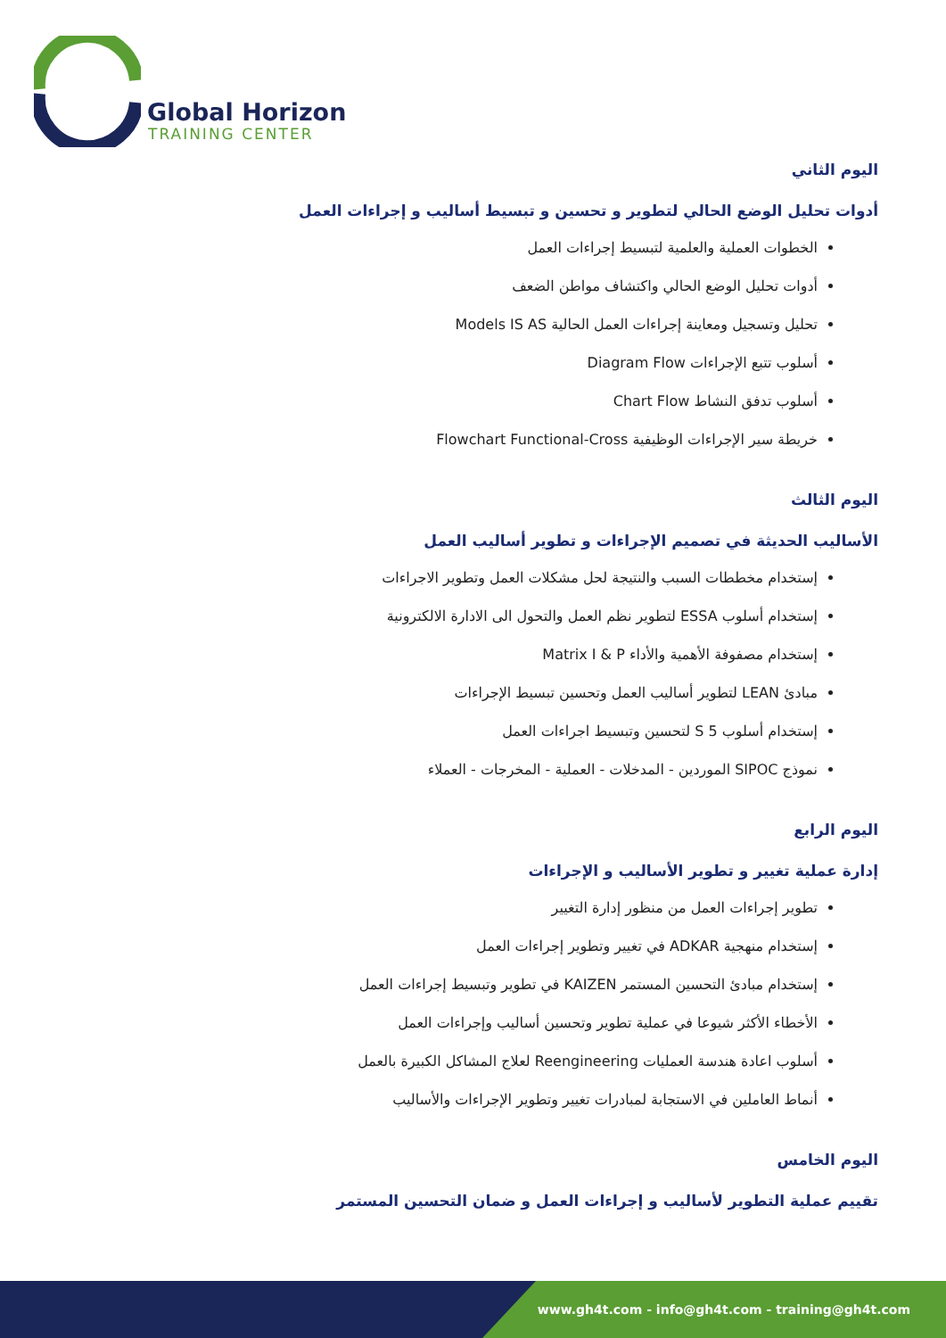Global Horizon
TRAINING CENTER
اليوم الثاني
أدوات تحليل الوضع الحالي لتطوير و تحسين و تبسيط أساليب و إجراءات العمل
الخطوات العملية والعلمية لتبسيط إجراءات العمل
أدوات تحليل الوضع الحالي واكتشاف مواطن الضعف
تحليل وتسجيل ومعاينة إجراءات العمل الحالية Models IS AS
أسلوب تتبع الإجراءات Diagram Flow
أسلوب تدفق النشاط Chart Flow
خريطة سير الإجراءات الوظيفية Flowchart Functional-Cross
اليوم الثالث
الأساليب الحديثة في تصميم الإجراءات و تطوير أساليب العمل
إستخدام مخططات السبب والنتيجة لحل مشكلات العمل وتطوير الاجراءات
إستخدام أسلوب ESSA لتطوير نظم العمل والتحول الى الادارة الالكترونية
إستخدام مصفوفة الأهمية والأداء Matrix I & P
مبادئ LEAN لتطوير أساليب العمل وتحسين تبسيط الإجراءات
إستخدام أسلوب 5 S لتحسين وتبسيط اجراءات العمل
نموذج SIPOC الموردين - المدخلات - العملية - المخرجات - العملاء
اليوم الرابع
إدارة عملية تغيير و تطوير الأساليب و الإجراءات
تطوير إجراءات العمل من منظور إدارة التغيير
إستخدام منهجية ADKAR في تغيير وتطوير إجراءات العمل
إستخدام مبادئ التحسين المستمر KAIZEN في تطوير وتبسيط إجراءات العمل
الأخطاء الأكثر شيوعا في عملية تطوير وتحسين أساليب وإجراءات العمل
أسلوب اعادة هندسة العمليات Reengineering لعلاج المشاكل الكبيرة بالعمل
أنماط العاملين في الاستجابة لمبادرات تغيير وتطوير الإجراءات والأساليب
اليوم الخامس
تقييم عملية التطوير لأساليب و إجراءات العمل و ضمان التحسين المستمر
www.gh4t.com - info@gh4t.com - training@gh4t.com